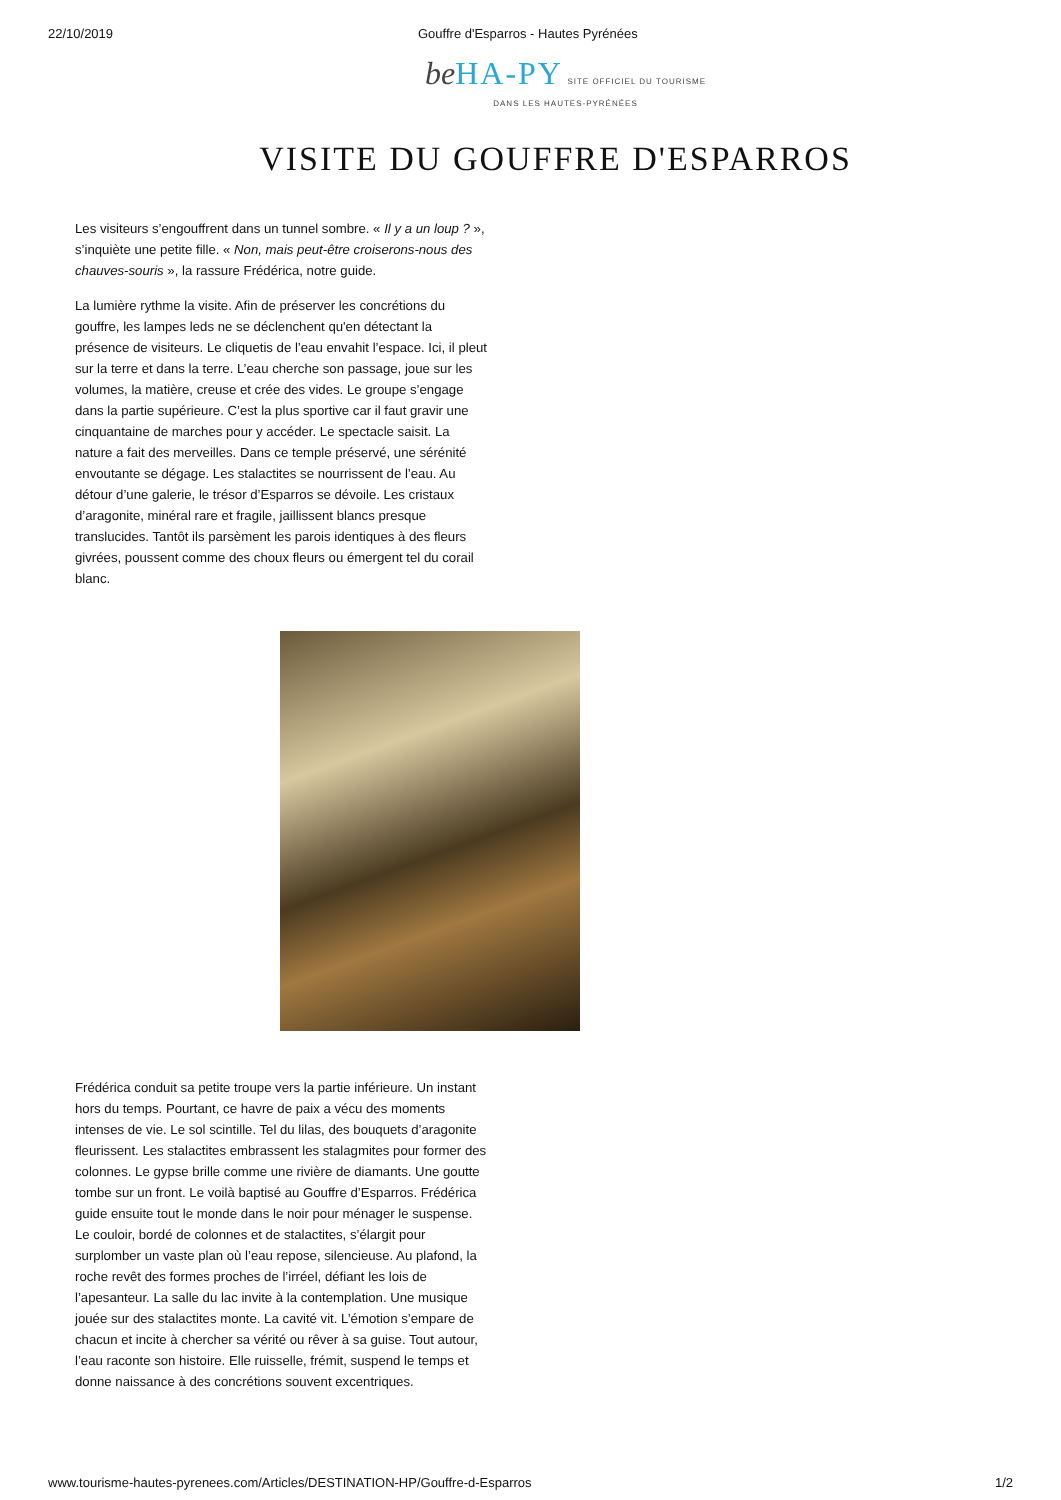22/10/2019 Gouffre d'Esparros - Hautes Pyrénées
be HA-PY SITE OFFICIEL DU TOURISME
DANS LES HAUTES-PYRÉNÉES
VISITE DU GOUFFRE D'ESPARROS
Les visiteurs s’engouffrent dans un tunnel sombre. « Il y a un loup ? », s’inquiète une petite fille. « Non, mais peut-être croiserons-nous des chauves-souris », la rassure Frédérica, notre guide.
La lumière rythme la visite. Afin de préserver les concrétions du gouffre, les lampes leds ne se déclenchent qu'en détectant la présence de visiteurs. Le cliquetis de l’eau envahit l’espace. Ici, il pleut sur la terre et dans la terre. L’eau cherche son passage, joue sur les volumes, la matière, creuse et crée des vides. Le groupe s’engage dans la partie supérieure. C’est la plus sportive car il faut gravir une cinquantaine de marches pour y accéder. Le spectacle saisit. La nature a fait des merveilles. Dans ce temple préservé, une sérénité envoutante se dégage. Les stalactites se nourrissent de l’eau. Au détour d’une galerie, le trésor d’Esparros se dévoile. Les cristaux d’aragonite, minéral rare et fragile, jaillissent blancs presque translucides. Tantôt ils parsèment les parois identiques à des fleurs givrées, poussent comme des choux fleurs ou émergent tel du corail blanc.
Frédérica conduit sa petite troupe vers la partie inférieure. Un instant hors du temps. Pourtant, ce havre de paix a vécu des moments intenses de vie. Le sol scintille. Tel du lilas, des bouquets d’aragonite fleurissent. Les stalactites embrassent les stalagmites pour former des colonnes. Le gypse brille comme une rivière de diamants. Une goutte tombe sur un front. Le voilà baptisé au Gouffre d’Esparros. Frédérica guide ensuite tout le monde dans le noir pour ménager le suspense. Le couloir, bordé de colonnes et de stalactites, s’élargit pour surplomber un vaste plan où l’eau repose, silencieuse. Au plafond, la roche revêt des formes proches de l’irréel, défiant les lois de l’apesanteur. La salle du lac invite à la contemplation. Une musique jouée sur des stalactites monte. La cavité vit. L’émotion s’empare de chacun et incite à chercher sa vérité ou rêver à sa guise. Tout autour, l’eau raconte son histoire. Elle ruisselle, frémit, suspend le temps et donne naissance à des concrétions souvent excentriques.
www.tourisme-hautes-pyrenees.com/Articles/DESTINATION-HP/Gouffre-d-Esparros 1/2